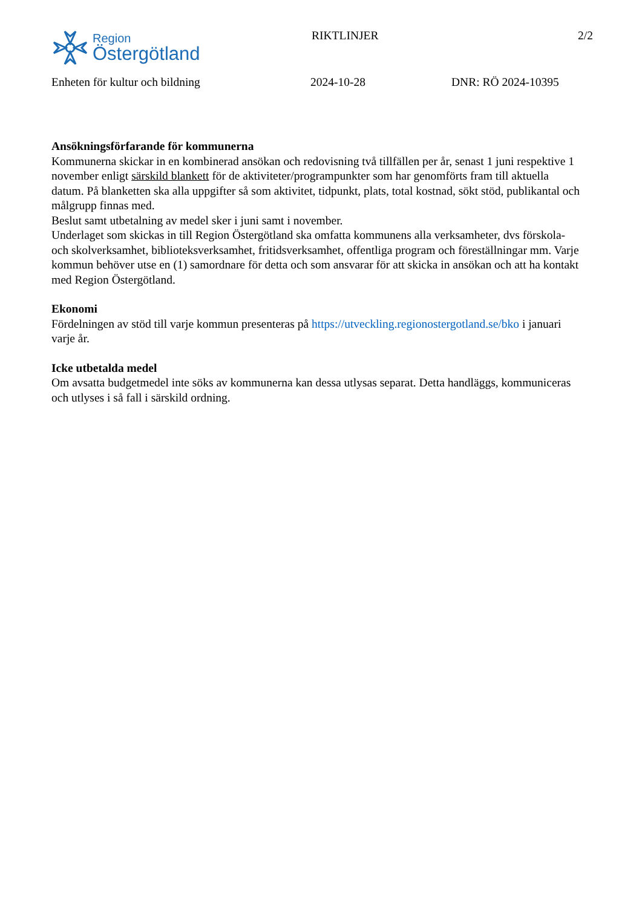Region
Östergötland
RIKTLINJER 2/2
Enheten för kultur och bildning 2024-10-28 DNR: RÖ 2024-10395
Ansökningsförfarande för kommunerna
Kommunerna skickar in en kombinerad ansökan och redovisning två tillfällen per år, senast 1 juni respektive 1 november enligt särskild blankett för de aktiviteter/programpunkter som har genomförts fram till aktuella datum. På blanketten ska alla uppgifter så som aktivitet, tidpunkt, plats, total kostnad, sökt stöd, publikantal och målgrupp finnas med.
Beslut samt utbetalning av medel sker i juni samt i november.
Underlaget som skickas in till Region Östergötland ska omfatta kommunens alla verksamheter, dvs förskola- och skolverksamhet, biblioteksverksamhet, fritidsverksamhet, offentliga program och föreställningar mm. Varje kommun behöver utse en (1) samordnare för detta och som ansvarar för att skicka in ansökan och att ha kontakt med Region Östergötland.
Ekonomi
Fördelningen av stöd till varje kommun presenteras på https://utveckling.regionostergotland.se/bko i januari varje år.
Icke utbetalda medel
Om avsatta budgetmedel inte söks av kommunerna kan dessa utlysas separat. Detta handläggs, kommuniceras och utlyses i så fall i särskild ordning.